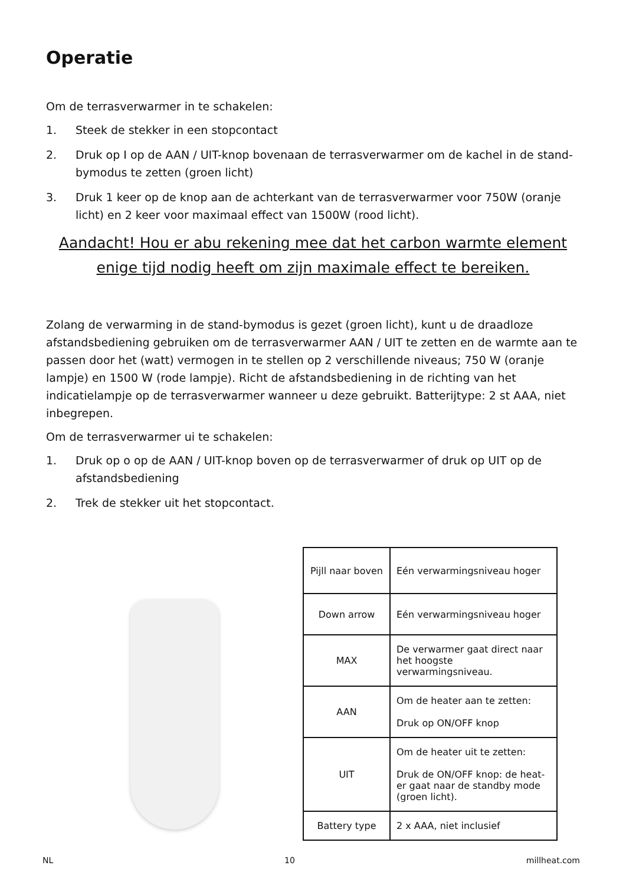Operatie
Om de terrasverwarmer in te schakelen:
1. Steek de stekker in een stopcontact
2. Druk op I op de AAN / UIT-knop bovenaan de terrasverwarmer om de kachel in de stand-bymodus te zetten (groen licht)
3. Druk 1 keer op de knop aan de achterkant van de terrasverwarmer voor 750W (oranje licht) en 2 keer voor maximaal effect van 1500W (rood licht).
Aandacht! Hou er abu rekening mee dat het carbon warmte element enige tijd nodig heeft om zijn maximale effect te bereiken.
Zolang de verwarming in de stand-bymodus is gezet (groen licht), kunt u de draadloze afstandsbediening gebruiken om de terrasverwarmer AAN / UIT te zetten en de warmte aan te passen door het (watt) vermogen in te stellen op 2 verschillende niveaus; 750 W (oranje lampje) en 1500 W (rode lampje). Richt de afstandsbediening in de richting van het indicatielampje op de terrasverwarmer wanneer u deze gebruikt. Batterijtype: 2 st AAA, niet inbegrepen.
Om de terrasverwarmer ui te schakelen:
1. Druk op o op de AAN / UIT-knop boven op de terrasverwarmer of druk op UIT op de afstandsbediening
2. Trek de stekker uit het stopcontact.
| Pijll naar boven | Eén verwarmingsniveau hoger |
| Down arrow | Eén verwarmingsniveau hoger |
| MAX | De verwarmer gaat direct naar het hoogste verwarmingsniveau. |
| AAN | Om de heater aan te zetten: Druk op ON/OFF knop |
| UIT | Om de heater uit te zetten: Druk de ON/OFF knop: de heat-er gaat naar de standby mode (groen licht). |
| Battery type | 2 x AAA, niet inclusief |
NL 10 millheat.com